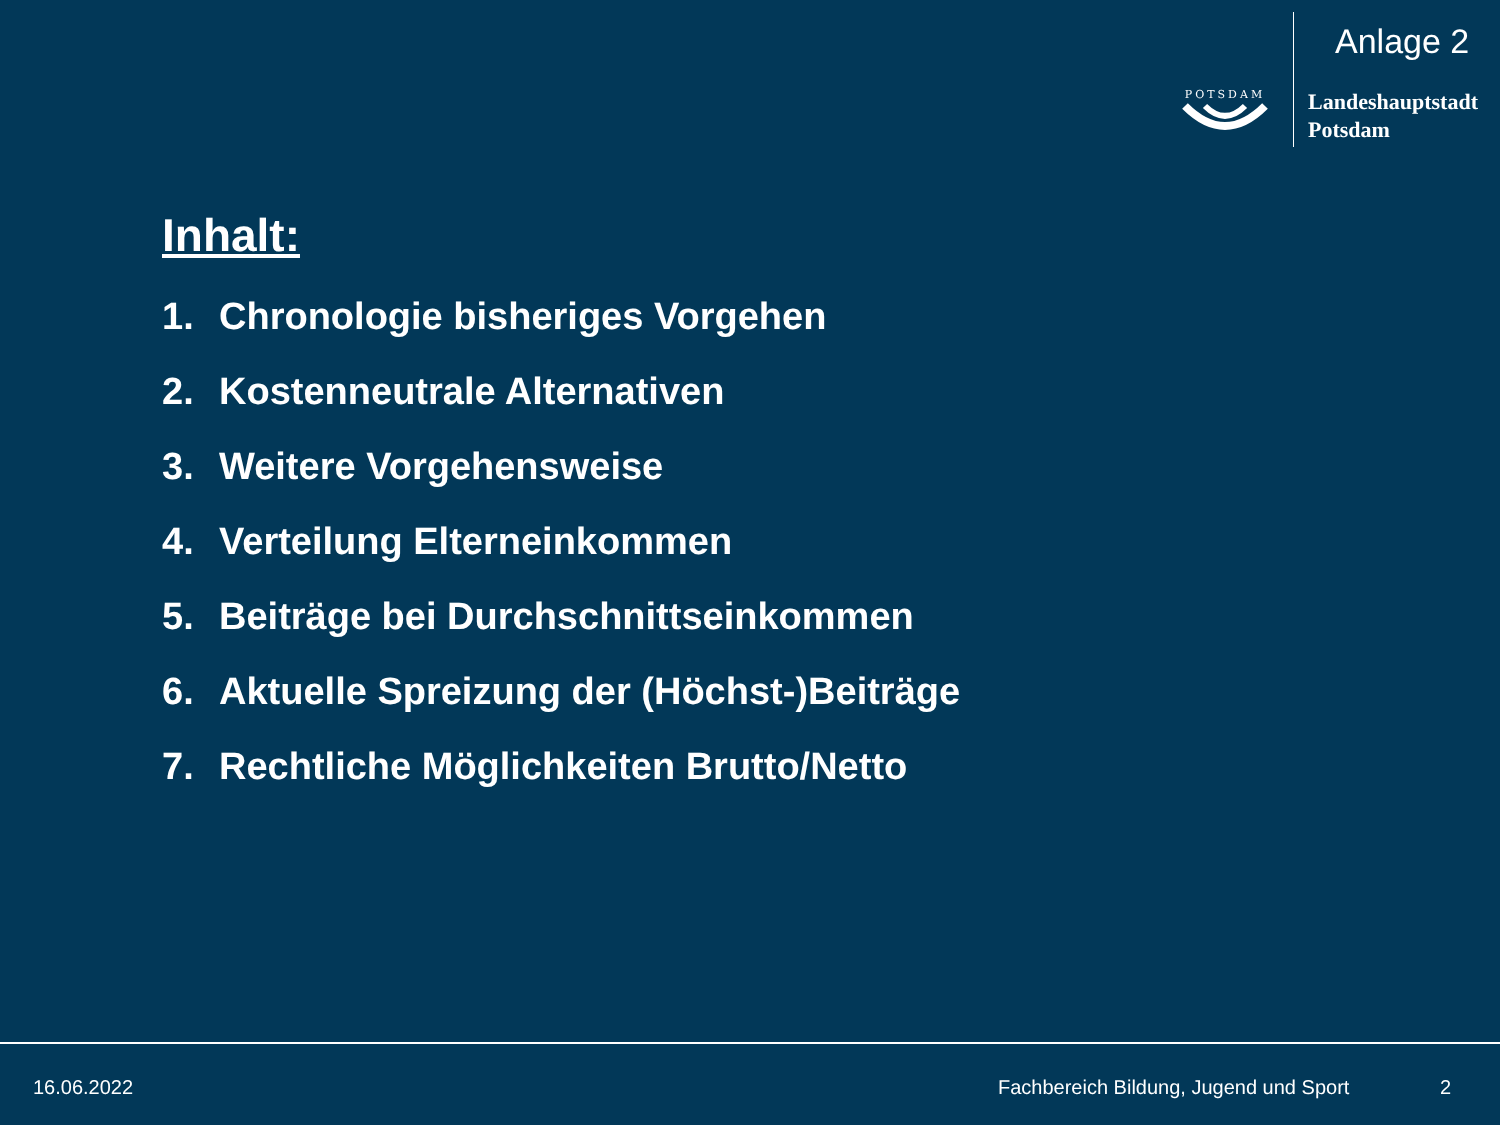Anlage 2
POTSDAM
Landeshauptstadt
Potsdam
Inhalt:
1. Chronologie bisheriges Vorgehen
2. Kostenneutrale Alternativen
3. Weitere Vorgehensweise
4. Verteilung Elterneinkommen
5. Beiträge bei Durchschnittseinkommen
6. Aktuelle Spreizung der (Höchst-)Beiträge
7. Rechtliche Möglichkeiten Brutto/Netto
16.06.2022
Fachbereich Bildung, Jugend und Sport
2